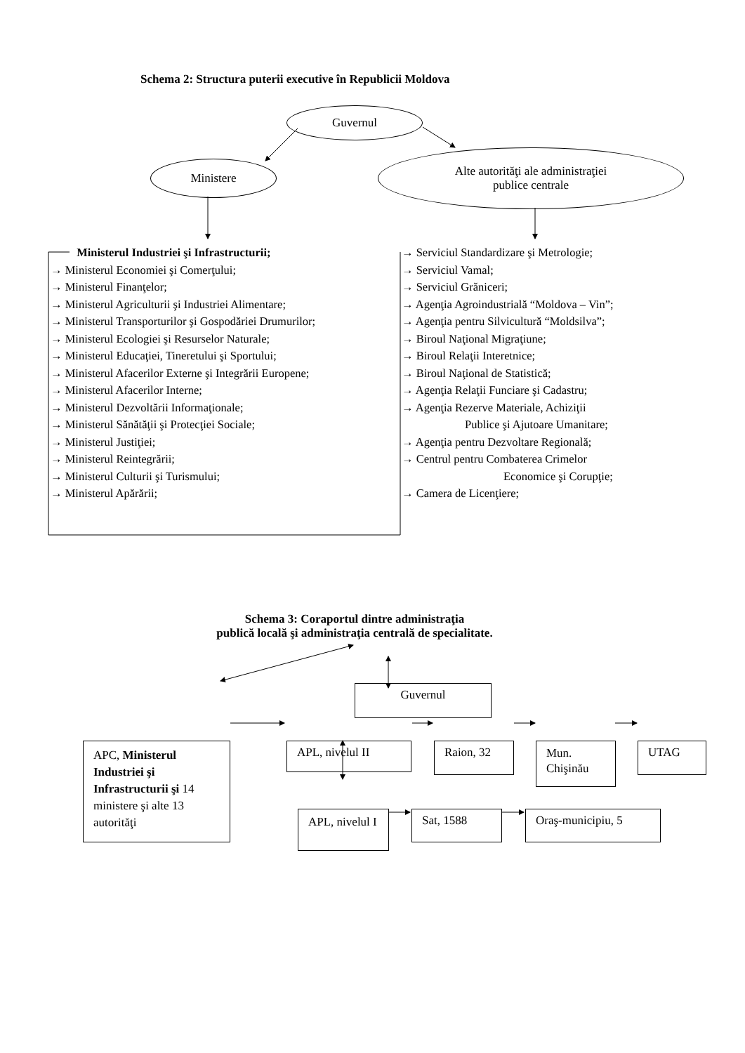Schema 2: Structura puterii executive în Republicii Moldova
Guvernul
Ministere
Alte autorităţi ale administraţiei
publice centrale
Ministerul Industriei şi Infrastructurii;
→ Ministerul Economiei şi Comerţului;
→ Ministerul Finanţelor;
→ Ministerul Agriculturii şi Industriei Alimentare;
→ Ministerul Transporturilor şi Gospodăriei Drumurilor;
→ Ministerul Ecologiei şi Resurselor Naturale;
→ Ministerul Educaţiei, Tineretului şi Sportului;
→ Ministerul Afacerilor Externe şi Integrării Europene;
→ Ministerul Afacerilor Interne;
→ Ministerul Dezvoltării Informaţionale;
→ Ministerul Sănătăţii şi Protecţiei Sociale;
→ Ministerul Justiţiei;
→ Ministerul Reintegrării;
→ Ministerul Culturii şi Turismului;
→ Ministerul Apărării;
→ Serviciul Standardizare şi Metrologie;
→ Serviciul Vamal;
→ Serviciul Grăniceri;
→ Agenţia Agroindustrială “Moldova – Vin”;
→ Agenţia pentru Silvicultură “Moldsilva”;
→ Biroul Naţional Migraţiune;
→ Biroul Relaţii Interetnice;
→ Biroul Naţional de Statistică;
→ Agenţia Relaţii Funciare şi Cadastru;
→ Agenţia Rezerve Materiale, Achiziţii
Publice şi Ajutoare Umanitare;
→ Agenţia pentru Dezvoltare Regională;
→ Centrul pentru Combaterea Crimelor
Economice şi Corupţie;
→ Camera de Licenţiere;
Schema 3: Coraportul dintre administraţia
publică locală şi administraţia centrală de specialitate.
Guvernul
APC, Ministerul Industriei şi Infrastructurii şi 14 ministere şi alte 13 autorităţi
APL, nivelul II Raion, 32
Mun. Chişinău
UTAG
APL, nivelul I
Sat, 1588 Oraş-municipiu, 5